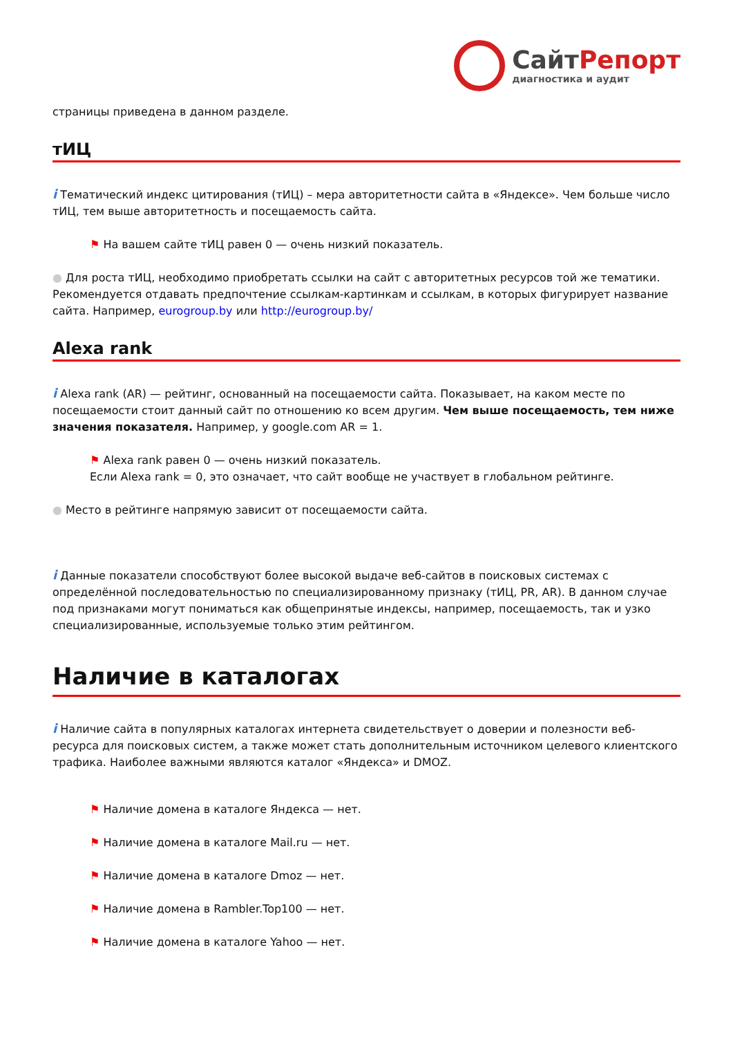СайтРепорт
диагностика и аудит
страницы приведена в данном разделе.
тИЦ
i Тематический индекс цитирования (тИЦ) – мера авторитетности сайта в «Яндексе». Чем больше число тИЦ, тем выше авторитетность и посещаемость сайта.
⚑ На вашем сайте тИЦ равен 0 — очень низкий показатель.
● Для роста тИЦ, необходимо приобретать ссылки на сайт с авторитетных ресурсов той же тематики. Рекомендуется отдавать предпочтение ссылкам-картинкам и ссылкам, в которых фигурирует название сайта. Например, eurogroup.by или http://eurogroup.by/
Alexa rank
i Alexa rank (AR) — рейтинг, основанный на посещаемости сайта. Показывает, на каком месте по посещаемости стоит данный сайт по отношению ко всем другим. Чем выше посещаемость, тем ниже значения показателя. Например, у google.com AR = 1.
⚑ Alexa rank равен 0 — очень низкий показатель.
Если Alexa rank = 0, это означает, что сайт вообще не участвует в глобальном рейтинге.
● Место в рейтинге напрямую зависит от посещаемости сайта.
i Данные показатели способствуют более высокой выдаче веб-сайтов в поисковых системах с определённой последовательностью по специализированному признаку (тИЦ, PR, AR). В данном случае под признаками могут пониматься как общепринятые индексы, например, посещаемость, так и узко специализированные, используемые только этим рейтингом.
Наличие в каталогах
i Наличие сайта в популярных каталогах интернета свидетельствует о доверии и полезности веб-ресурса для поисковых систем, а также может стать дополнительным источником целевого клиентского трафика. Наиболее важными являются каталог «Яндекса» и DMOZ.
⚑ Наличие домена в каталоге Яндекса — нет.
⚑ Наличие домена в каталоге Mail.ru — нет.
⚑ Наличие домена в каталоге Dmoz — нет.
⚑ Наличие домена в Rambler.Top100 — нет.
⚑ Наличие домена в каталоге Yahoo — нет.